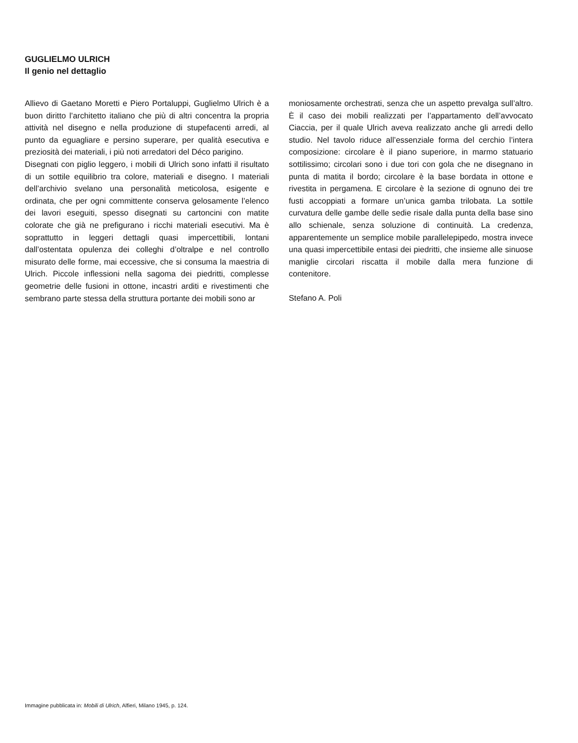GUGLIELMO ULRICH
Il genio nel dettaglio
Allievo di Gaetano Moretti e Piero Portaluppi, Guglielmo Ulrich è a buon diritto l’architetto italiano che più di altri concentra la propria attività nel disegno e nella produzione di stupefacenti arredi, al punto da eguagliare e persino superare, per qualità esecutiva e preziosità dei materiali, i più noti arredatori del Déco parigino.
Disegnati con piglio leggero, i mobili di Ulrich sono infatti il risultato di un sottile equilibrio tra colore, materiali e disegno. I materiali dell’archivio svelano una personalità meticolosa, esigente e ordinata, che per ogni committente conserva gelosamente l’elenco dei lavori eseguiti, spesso disegnati su cartoncini con matite colorate che già ne prefigurano i ricchi materiali esecutivi. Ma è soprattutto in leggeri dettagli quasi impercettibili, lontani dall’ostentata opulenza dei colleghi d’oltralpe e nel controllo misurato delle forme, mai eccessive, che si consuma la maestria di Ulrich. Piccole inflessioni nella sagoma dei piedritti, complesse geometrie delle fusioni in ottone, incastri arditi e rivestimenti che sembrano parte stessa della struttura portante dei mobili sono ar
moniosamente orchestrati, senza che un aspetto prevalga sull’altro. È il caso dei mobili realizzati per l’appartamento dell’avvocato Ciaccia, per il quale Ulrich aveva realizzato anche gli arredi dello studio. Nel tavolo riduce all’essenziale forma del cerchio l’intera composizione: circolare è il piano superiore, in marmo statuario sottilissimo; circolari sono i due tori con gola che ne disegnano in punta di matita il bordo; circolare è la base bordata in ottone e rivestita in pergamena. E circolare è la sezione di ognuno dei tre fusti accoppiati a formare un’unica gamba trilobata. La sottile curvatura delle gambe delle sedie risale dalla punta della base sino allo schienale, senza soluzione di continuità. La credenza, apparentemente un semplice mobile parallelepipedo, mostra invece una quasi impercettibile entasi dei piedritti, che insieme alle sinuose maniglie circolari riscatta il mobile dalla mera funzione di contenitore.
Stefano A. Poli
Immagine pubblicata in: Mobili di Ulrich, Alfieri, Milano 1945, p. 124.